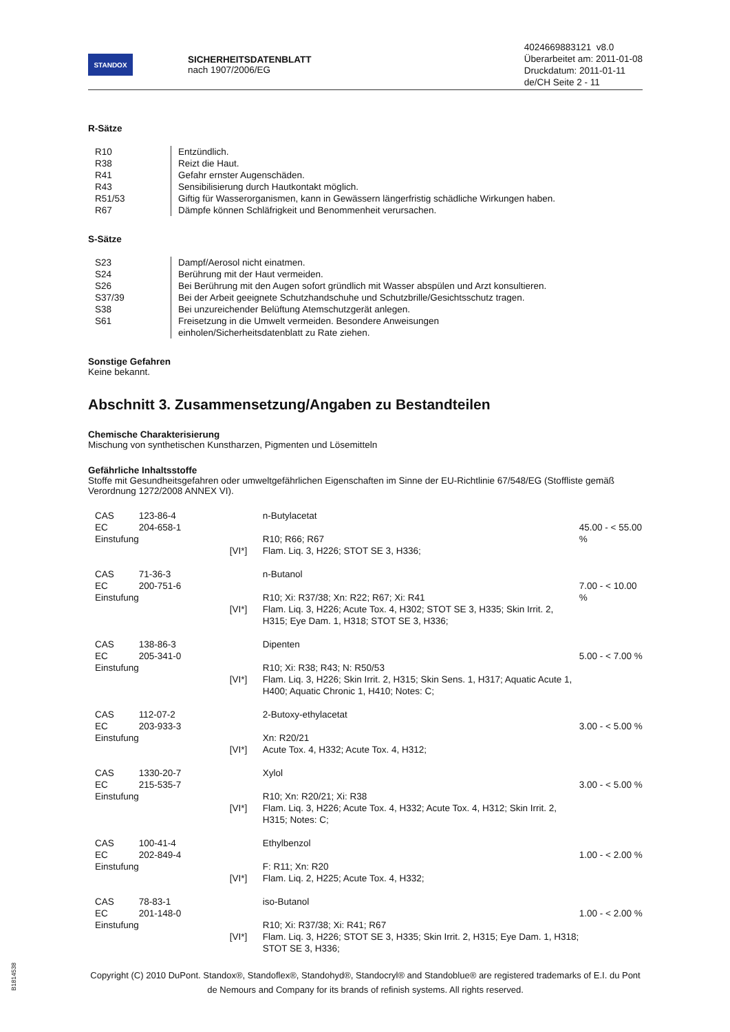STANDOX
SICHERHEITSDATENBLATT
nach 1907/2006/EG
4024669883121 v8.0
Überarbeitet am: 2011-01-08
Druckdatum: 2011-01-11
de/CH Seite 2 - 11
R-Sätze
| R10 | Entzündlich. |
| R38 | Reizt die Haut. |
| R41 | Gefahr ernster Augenschäden. |
| R43 | Sensibilisierung durch Hautkontakt möglich. |
| R51/53 | Giftig für Wasserorganismen, kann in Gewässern längerfristig schädliche Wirkungen haben. |
| R67 | Dämpfe können Schläfrigkeit und Benommenheit verursachen. |
S-Sätze
| S23 | Dampf/Aerosol nicht einatmen. |
| S24 | Berührung mit der Haut vermeiden. |
| S26 | Bei Berührung mit den Augen sofort gründlich mit Wasser abspülen und Arzt konsultieren. |
| S37/39 | Bei der Arbeit geeignete Schutzhandschuhe und Schutzbrille/Gesichtsschutz tragen. |
| S38 | Bei unzureichender Belüftung Atemschutzgerät anlegen. |
| S61 | Freisetzung in die Umwelt vermeiden. Besondere Anweisungen einholen/Sicherheitsdatenblatt zu Rate ziehen. |
Sonstige Gefahren
Keine bekannt.
Abschnitt 3. Zusammensetzung/Angaben zu Bestandteilen
Chemische Charakterisierung
Mischung von synthetischen Kunstharzen, Pigmenten und Lösemitteln
Gefährliche Inhaltsstoffe
Stoffe mit Gesundheitsgefahren oder umweltgefährlichen Eigenschaften im Sinne der EU-Richtlinie 67/548/EG (Stoffliste gemäß Verordnung 1272/2008 ANNEX VI).
| CAS EC Einstufung | 123-86-4 204-658-1 | [VI*] | n-Butylacetat R10; R66; R67 Flam. Liq. 3, H226; STOT SE 3, H336; | 45.00 - < 55.00 % |
| CAS EC Einstufung | 71-36-3 200-751-6 | [VI*] | n-Butanol R10; Xi: R37/38; Xn: R22; R67; Xi: R41 Flam. Liq. 3, H226; Acute Tox. 4, H302; STOT SE 3, H335; Skin Irrit. 2, H315; Eye Dam. 1, H318; STOT SE 3, H336; | 7.00 - < 10.00 % |
| CAS EC Einstufung | 138-86-3 205-341-0 | [VI*] | Dipenten R10; Xi: R38; R43; N: R50/53 Flam. Liq. 3, H226; Skin Irrit. 2, H315; Skin Sens. 1, H317; Aquatic Acute 1, H400; Aquatic Chronic 1, H410; Notes: C; | 5.00 - < 7.00 % |
| CAS EC Einstufung | 112-07-2 203-933-3 | [VI*] | 2-Butoxy-ethylacetat Xn: R20/21 Acute Tox. 4, H332; Acute Tox. 4, H312; | 3.00 - < 5.00 % |
| CAS EC Einstufung | 1330-20-7 215-535-7 | [VI*] | Xylol R10; Xn: R20/21; Xi: R38 Flam. Liq. 3, H226; Acute Tox. 4, H332; Acute Tox. 4, H312; Skin Irrit. 2, H315; Notes: C; | 3.00 - < 5.00 % |
| CAS EC Einstufung | 100-41-4 202-849-4 | [VI*] | Ethylbenzol F: R11; Xn: R20 Flam. Liq. 2, H225; Acute Tox. 4, H332; | 1.00 - < 2.00 % |
| CAS EC Einstufung | 78-83-1 201-148-0 | [VI*] | iso-Butanol R10; Xi: R37/38; Xi: R41; R67 Flam. Liq. 3, H226; STOT SE 3, H335; Skin Irrit. 2, H315; Eye Dam. 1, H318; STOT SE 3, H336; | 1.00 - < 2.00 % |
Copyright (C) 2010 DuPont. Standox®, Standoflex®, Standohyd®, Standocryl® and Standoblue® are registered trademarks of E.I. du Pont de Nemours and Company for its brands of refinish systems. All rights reserved.
B1814538